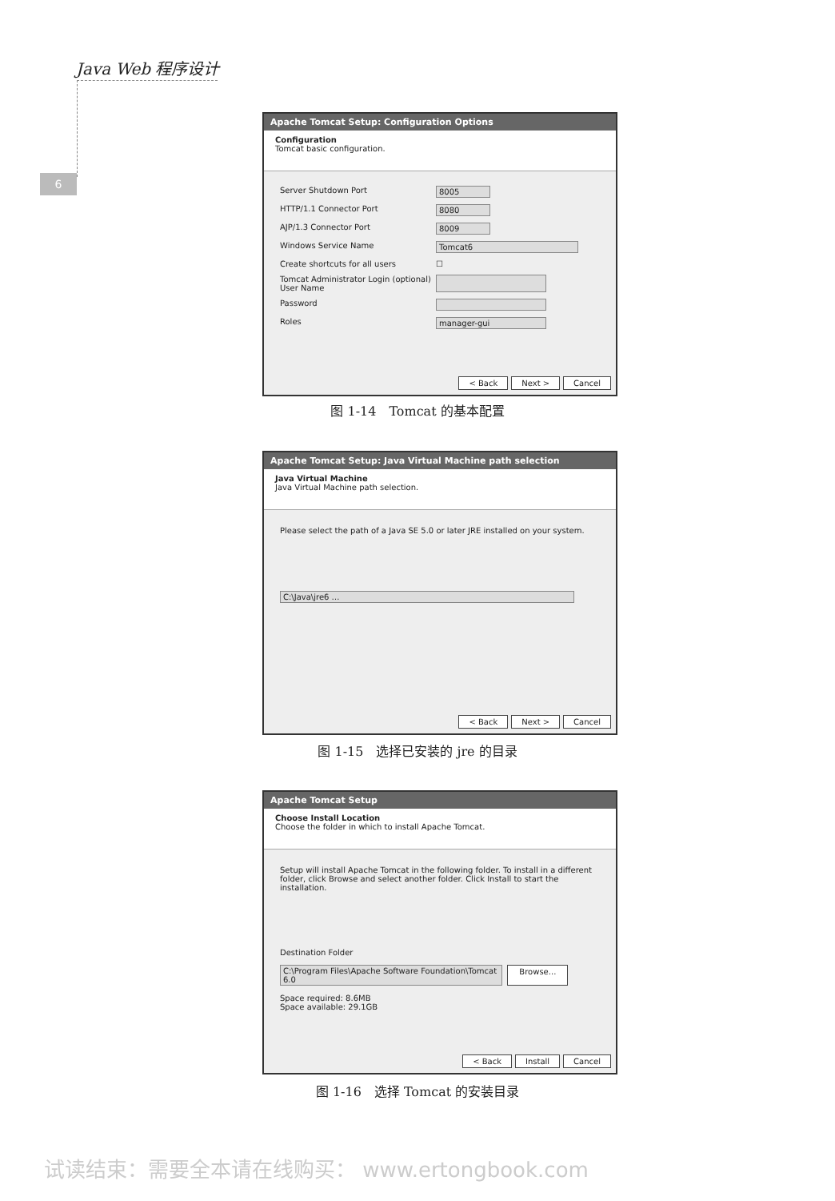Java Web 程序设计
6
Apache Tomcat Setup: Configuration Options
Configuration
Tomcat basic configuration.
Server Shutdown Port 8005
HTTP/1.1 Connector Port 8080
AJP/1.3 Connector Port 8009
Windows Service Name Tomcat6
Create shortcuts for all users ☐
Tomcat Administrator Login (optional) User Name
Password
Roles manager-gui
< Back Next > Cancel
图 1-14　Tomcat 的基本配置
Apache Tomcat Setup: Java Virtual Machine path selection
Java Virtual Machine
Java Virtual Machine path selection.
Please select the path of a Java SE 5.0 or later JRE installed on your system.
C:\Java\jre6 …
< Back Next > Cancel
图 1-15　选择已安装的 jre 的目录
Apache Tomcat Setup
Choose Install Location
Choose the folder in which to install Apache Tomcat.
Setup will install Apache Tomcat in the following folder. To install in a different folder, click Browse and select another folder. Click Install to start the installation.
Destination Folder
C:\Program Files\Apache Software Foundation\Tomcat 6.0
Browse...
Space required: 8.6MB
Space available: 29.1GB
< Back Install Cancel
图 1-16　选择 Tomcat 的安装目录
试读结束：需要全本请在线购买： www.ertongbook.com